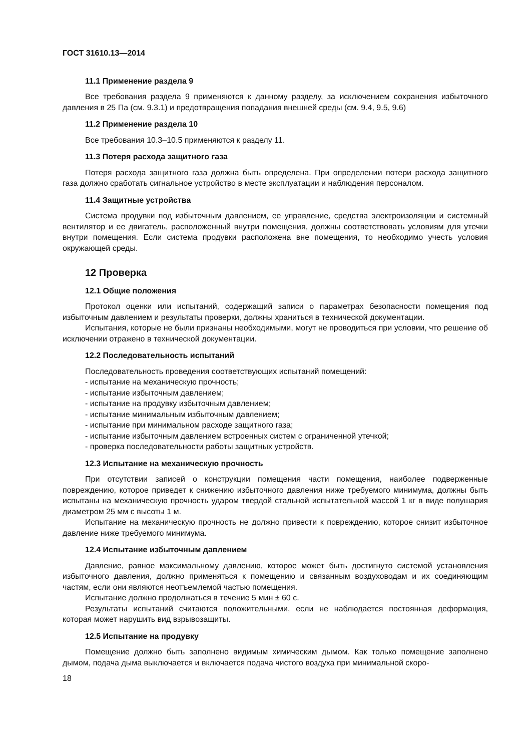ГОСТ 31610.13—2014
11.1 Применение раздела 9
Все требования раздела 9 применяются к данному разделу, за исключением сохранения избыточного давления в 25 Па (см. 9.3.1) и предотвращения попадания внешней среды (см. 9.4, 9.5, 9.6)
11.2 Применение раздела 10
Все требования 10.3–10.5 применяются к разделу 11.
11.3 Потеря расхода защитного газа
Потеря расхода защитного газа должна быть определена. При определении потери расхода защитного газа должно сработать сигнальное устройство в месте эксплуатации и наблюдения персоналом.
11.4 Защитные устройства
Система продувки под избыточным давлением, ее управление, средства электроизоляции и системный вентилятор и ее двигатель, расположенный внутри помещения, должны соответствовать условиям для утечки внутри помещения. Если система продувки расположена вне помещения, то необходимо учесть условия окружающей среды.
12 Проверка
12.1 Общие положения
Протокол оценки или испытаний, содержащий записи о параметрах безопасности помещения под избыточным давлением и результаты проверки, должны храниться в технической документации.
Испытания, которые не были признаны необходимыми, могут не проводиться при условии, что решение об исключении отражено в технической документации.
12.2 Последовательность испытаний
Последовательность проведения соответствующих испытаний помещений:
- испытание на механическую прочность;
- испытание избыточным давлением;
- испытание на продувку избыточным давлением;
- испытание минимальным избыточным давлением;
- испытание при минимальном расходе защитного газа;
- испытание избыточным давлением встроенных систем с ограниченной утечкой;
- проверка последовательности работы защитных устройств.
12.3 Испытание на механическую прочность
При отсутствии записей о конструкции помещения части помещения, наиболее подверженные повреждению, которое приведет к снижению избыточного давления ниже требуемого минимума, должны быть испытаны на механическую прочность ударом твердой стальной испытательной массой 1 кг в виде полушария диаметром 25 мм с высоты 1 м.
Испытание на механическую прочность не должно привести к повреждению, которое снизит избыточное давление ниже требуемого минимума.
12.4 Испытание избыточным давлением
Давление, равное максимальному давлению, которое может быть достигнуто системой установления избыточного давления, должно применяться к помещению и связанным воздуховодам и их соединяющим частям, если они являются неотъемлемой частью помещения.
Испытание должно продолжаться в течение 5 мин ± 60 с.
Результаты испытаний считаются положительными, если не наблюдается постоянная деформация, которая может нарушить вид взрывозащиты.
12.5 Испытание на продувку
Помещение должно быть заполнено видимым химическим дымом. Как только помещение заполнено дымом, подача дыма выключается и включается подача чистого воздуха при минимальной скоро-
18